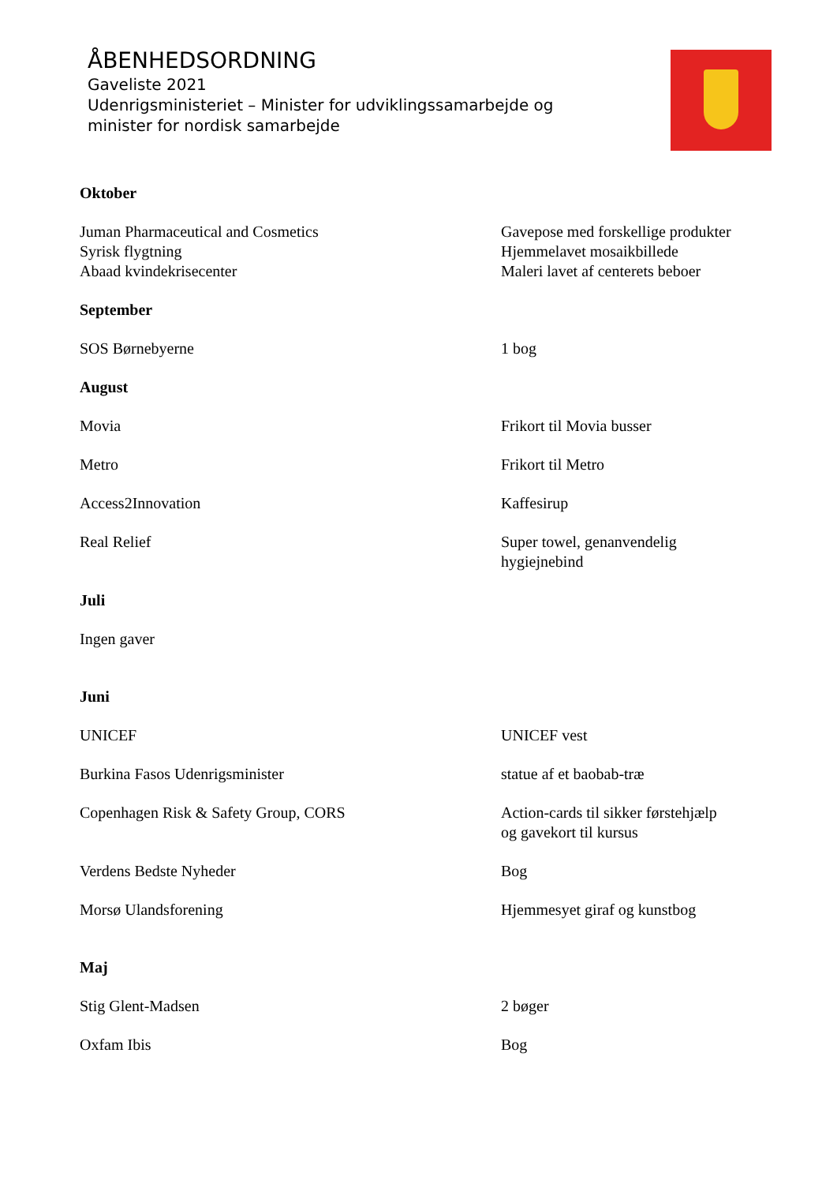ÅBENHEDSORDNING
Gaveliste 2021
Udenrigsministeriet – Minister for udviklingssamarbejde og
minister for nordisk samarbejde
| Oktober | |
| Juman Pharmaceutical and Cosmetics | Gavepose med forskellige produkter |
| Syrisk flygtning | Hjemmelavet mosaikbillede |
| Abaad kvindekrisecenter | Maleri lavet af centerets beboer |
| September | |
| SOS Børnebyerne | 1 bog |
| August | |
| Movia | Frikort til Movia busser |
| Metro | Frikort til Metro |
| Access2Innovation | Kaffesirup |
| Real Relief | Super towel, genanvendelig hygiejnebind |
| Juli | |
| Ingen gaver | |
| Juni | |
| UNICEF | UNICEF vest |
| Burkina Fasos Udenrigsminister | statue af et baobab-træ |
| Copenhagen Risk & Safety Group, CORS | Action-cards til sikker førstehjælp og gavekort til kursus |
| Verdens Bedste Nyheder | Bog |
| Morsø Ulandsforening | Hjemmesyet giraf og kunstbog |
| Maj | |
| Stig Glent-Madsen | 2 bøger |
| Oxfam Ibis | Bog |